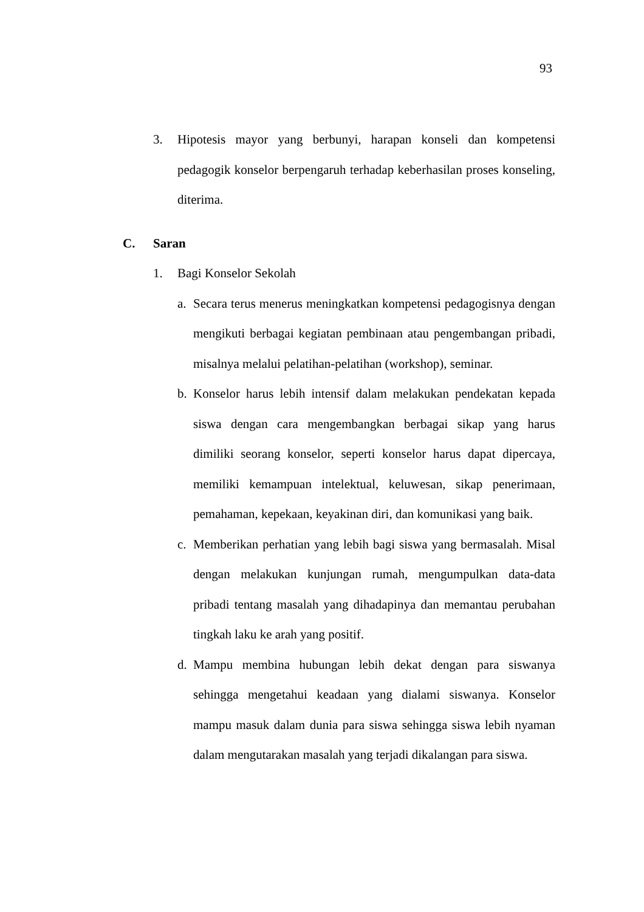93
3. Hipotesis mayor yang berbunyi, harapan konseli dan kompetensi pedagogik konselor berpengaruh terhadap keberhasilan proses konseling, diterima.
C. Saran
1. Bagi Konselor Sekolah
a. Secara terus menerus meningkatkan kompetensi pedagogisnya dengan mengikuti berbagai kegiatan pembinaan atau pengembangan pribadi, misalnya melalui pelatihan-pelatihan (workshop), seminar.
b. Konselor harus lebih intensif dalam melakukan pendekatan kepada siswa dengan cara mengembangkan berbagai sikap yang harus dimiliki seorang konselor, seperti konselor harus dapat dipercaya, memiliki kemampuan intelektual, keluwesan, sikap penerimaan, pemahaman, kepekaan, keyakinan diri, dan komunikasi yang baik.
c. Memberikan perhatian yang lebih bagi siswa yang bermasalah. Misal dengan melakukan kunjungan rumah, mengumpulkan data-data pribadi tentang masalah yang dihadapinya dan memantau perubahan tingkah laku ke arah yang positif.
d. Mampu membina hubungan lebih dekat dengan para siswanya sehingga mengetahui keadaan yang dialami siswanya. Konselor mampu masuk dalam dunia para siswa sehingga siswa lebih nyaman dalam mengutarakan masalah yang terjadi dikalangan para siswa.